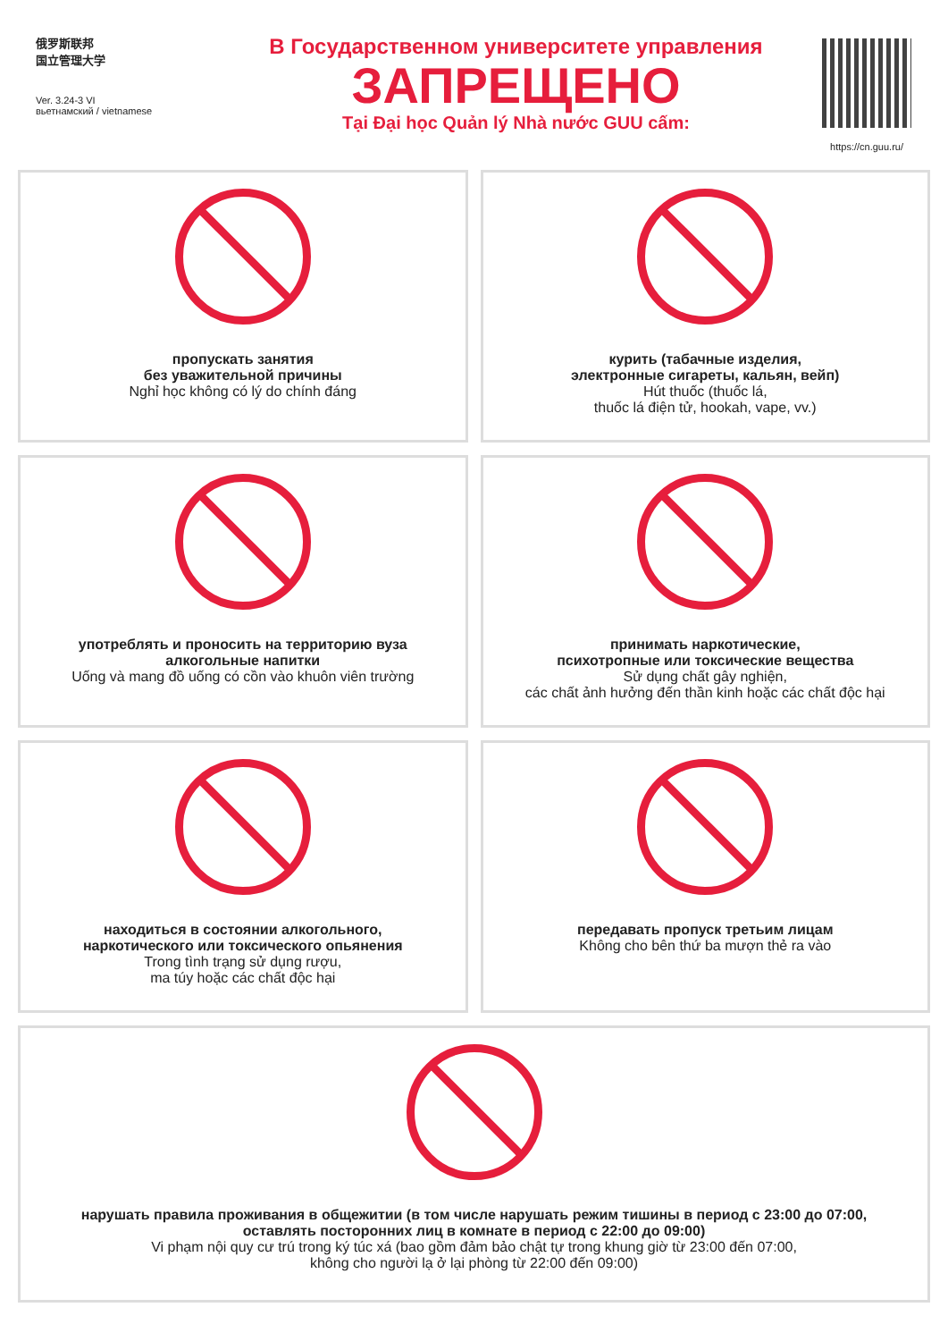俄罗斯联邦
国立管理大学
Ver. 3.24-3 VI
вьетнамский / vietnamese
В Государственном университете управления
ЗАПРЕЩЕНО
Tại Đại học Quản lý Nhà nước GUU cấm:
https://cn.guu.ru/
пропускать занятия
без уважительной причины
Nghỉ học không có lý do chính đáng
курить (табачные изделия,
электронные сигареты, кальян, вейп)
Hút thuốc (thuốc lá,
thuốc lá điện tử, hookah, vape, vv.)
употреблять и проносить на территорию вуза
алкогольные напитки
Uống và mang đồ uống có cồn vào khuôn viên trường
принимать наркотические,
психотропные или токсические вещества
Sử dụng chất gây nghiện,
các chất ảnh hưởng đến thần kinh hoặc các chất độc hại
находиться в состоянии алкогольного,
наркотического или токсического опьянения
Trong tình trạng sử dụng rượu,
ma túy hoặc các chất độc hại
передавать пропуск третьим лицам
Không cho bên thứ ba mượn thẻ ra vào
нарушать правила проживания в общежитии (в том числе нарушать режим тишины в период с 23:00 до 07:00,
оставлять посторонних лиц в комнате в период с 22:00 до 09:00)
Vi phạm nội quy cư trú trong ký túc xá (bao gồm đảm bảo chật tự trong khung giờ từ 23:00 đến 07:00,
không cho người lạ ở lại phòng từ 22:00 đến 09:00)